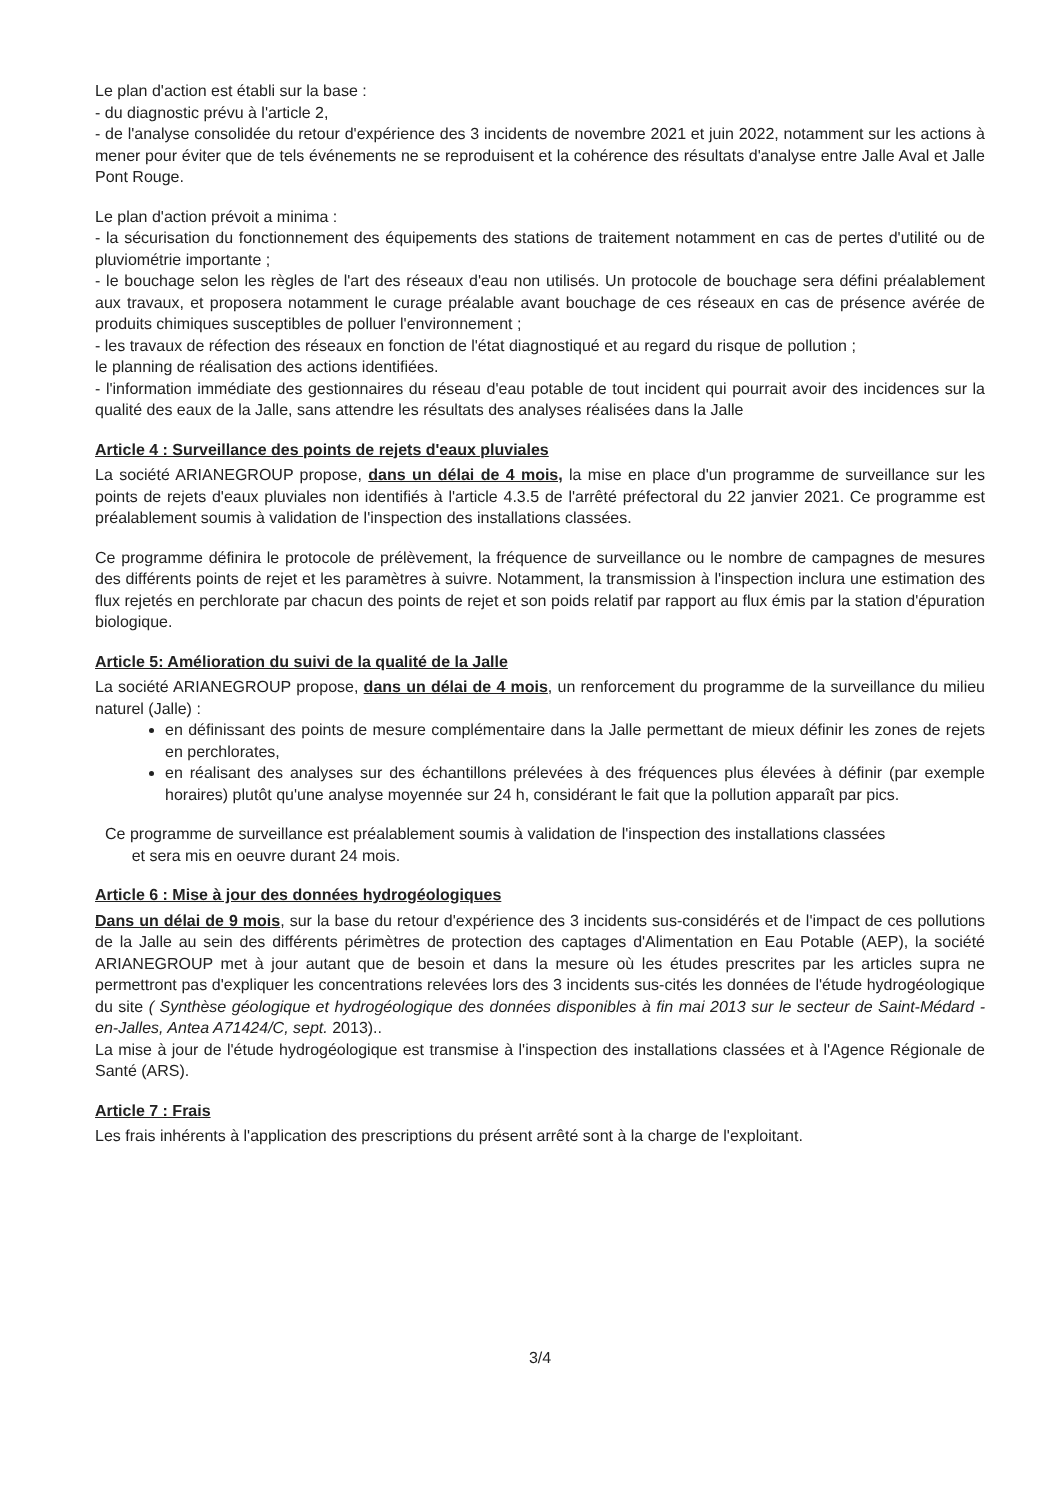Le plan d'action est établi sur la base :
- du diagnostic prévu à l'article 2,
- de l'analyse consolidée du retour d'expérience des 3 incidents de novembre 2021 et juin 2022, notamment sur les actions à mener pour éviter que de tels événements ne se reproduisent et la cohérence des résultats d'analyse entre Jalle Aval et Jalle Pont Rouge.
Le plan d'action prévoit a minima :
- la sécurisation du fonctionnement des équipements des stations de traitement notamment en cas de pertes d'utilité ou de pluviométrie importante ;
- le bouchage selon les règles de l'art des réseaux d'eau non utilisés. Un protocole de bouchage sera défini préalablement aux travaux, et proposera notamment le curage préalable avant bouchage de ces réseaux en cas de présence avérée de produits chimiques susceptibles de polluer l'environnement ;
- les travaux de réfection des réseaux en fonction de l'état diagnostiqué et au regard du risque de pollution ;
le planning de réalisation des actions identifiées.
- l'information immédiate des gestionnaires du réseau d'eau potable de tout incident qui pourrait avoir des incidences sur la qualité des eaux de la Jalle, sans attendre les résultats des analyses réalisées dans la Jalle
Article 4 : Surveillance des points de rejets d'eaux pluviales
La société ARIANEGROUP propose, dans un délai de 4 mois, la mise en place d'un programme de surveillance sur les points de rejets d'eaux pluviales non identifiés à l'article 4.3.5 de l'arrêté préfectoral du 22 janvier 2021. Ce programme est préalablement soumis à validation de l'inspection des installations classées.
Ce programme définira le protocole de prélèvement, la fréquence de surveillance ou le nombre de campagnes de mesures des différents points de rejet et les paramètres à suivre. Notamment, la transmission à l'inspection inclura une estimation des flux rejetés en perchlorate par chacun des points de rejet et son poids relatif par rapport au flux émis par la station d'épuration biologique.
Article 5: Amélioration du suivi de la qualité de la Jalle
La société ARIANEGROUP propose, dans un délai de 4 mois, un renforcement du programme de la surveillance du milieu naturel (Jalle) :
en définissant des points de mesure complémentaire dans la Jalle permettant de mieux définir les zones de rejets en perchlorates,
en réalisant des analyses sur des échantillons prélevées à des fréquences plus élevées à définir (par exemple horaires) plutôt qu'une analyse moyennée sur 24 h, considérant le fait que la pollution apparaît par pics.
Ce programme de surveillance est préalablement soumis à validation de l'inspection des installations classées
et sera mis en oeuvre durant 24 mois.
Article 6 : Mise à jour des données hydrogéologiques
Dans un délai de 9 mois, sur la base du retour d'expérience des 3 incidents sus-considérés et de l'impact de ces pollutions de la Jalle au sein des différents périmètres de protection des captages d'Alimentation en Eau Potable (AEP), la société ARIANEGROUP met à jour autant que de besoin et dans la mesure où les études prescrites par les articles supra ne permettront pas d'expliquer les concentrations relevées lors des 3 incidents sus-cités les données de l'étude hydrogéologique du site ( Synthèse géologique et hydrogéologique des données disponibles à fin mai 2013 sur le secteur de Saint-Médard -en-Jalles, Antea A71424/C, sept. 2013)..
La mise à jour de l'étude hydrogéologique est transmise à l'inspection des installations classées et à l'Agence Régionale de Santé (ARS).
Article 7 : Frais
Les frais inhérents à l'application des prescriptions du présent arrêté sont à la charge de l'exploitant.
3/4